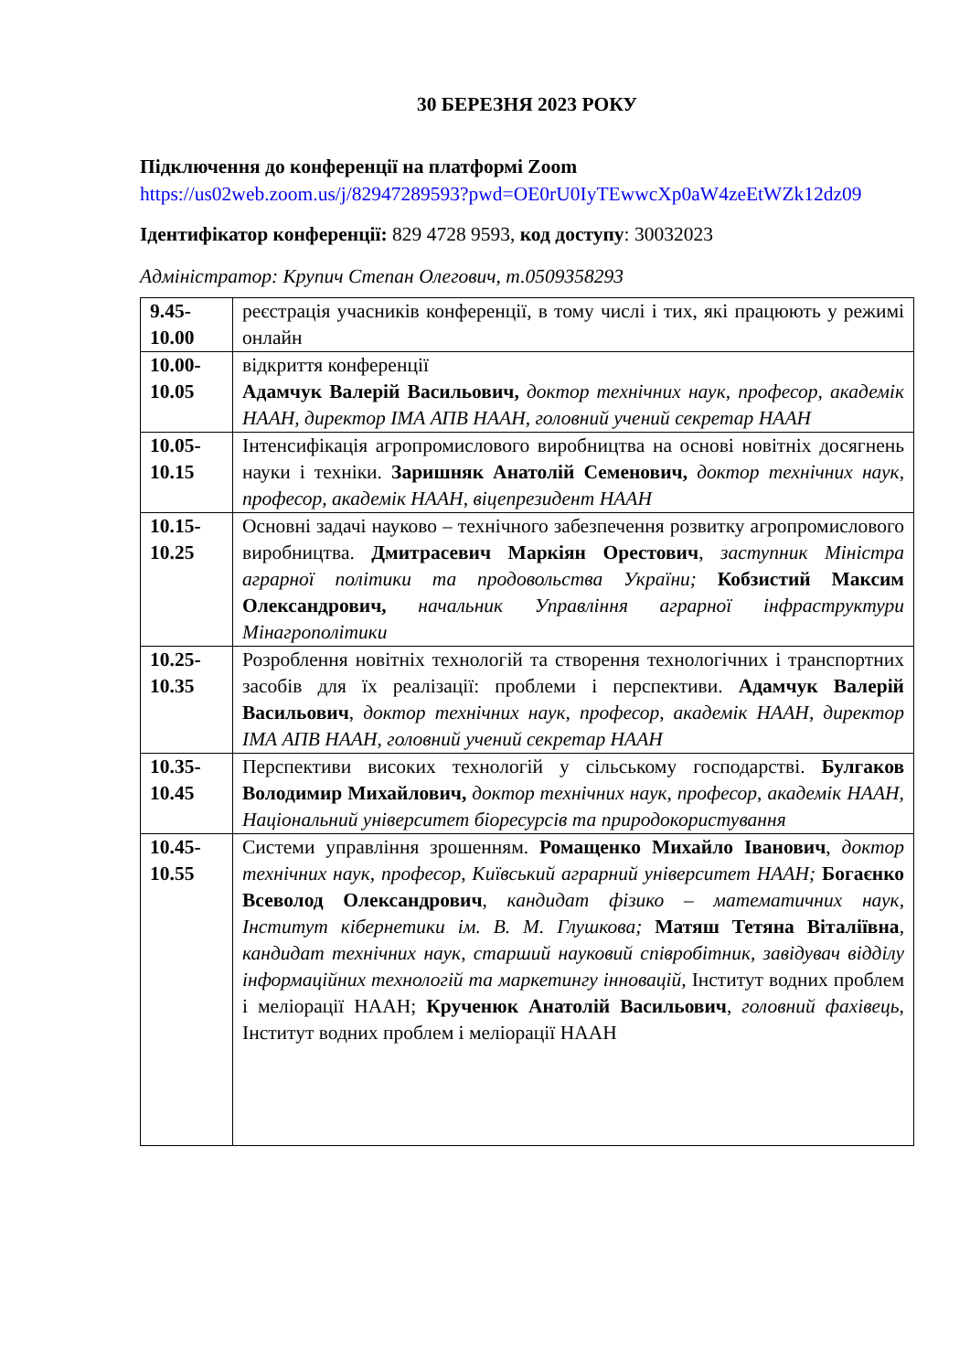30 БЕРЕЗНЯ 2023 РОКУ
Підключення до конференції на платформі Zoom
https://us02web.zoom.us/j/82947289593?pwd=OE0rU0IyTEwwcXp0aW4zeEtWZk12dz09
Ідентифікатор конференції: 829 4728 9593, код доступу: 30032023
Адміністратор: Крупич Степан Олегович, т.0509358293
| 9.45- 10.00 | реєстрація учасників конференції, в тому числі і тих, які працюють у режимі онлайн |
| 10.00- 10.05 | відкриття конференції Адамчук Валерій Васильович, доктор технічних наук, професор, академік НААН, директор ІМА АПВ НААН, головний учений секретар НААН |
| 10.05- 10.15 | Інтенсифікація агропромислового виробництва на основі новітніх досягнень науки і техніки. Заришняк Анатолій Семенович, доктор технічних наук, професор, академік НААН, віцепрезидент НААН |
| 10.15- 10.25 | Основні задачі науково – технічного забезпечення розвитку агропромислового виробництва. Дмитрасевич Маркіян Орестович , заступник Міністра аграрної політики та продовольства України; Кобзистий Максим Олександрович, начальник Управління аграрної інфраструктури Мінагрополітики |
| 10.25- 10.35 | Розроблення новітніх технологій та створення технологічних і транспортних засобів для їх реалізації: проблеми і перспективи. Адамчук Валерій Васильович , доктор технічних наук, професор, академік НААН, директор ІМА АПВ НААН, головний учений секретар НААН |
| 10.35- 10.45 | Перспективи високих технологій у сільському господарстві. Булгаков Володимир Михайлович, доктор технічних наук, професор, академік НААН, Національний університет біоресурсів та природокористування |
| 10.45- 10.55 | Системи управління зрошенням. Ромащенко Михайло Іванович , доктор технічних наук, професор, Київський аграрний університет НААН; Богаєнко Всеволод Олександрович , кандидат фізико – математичних наук, Інститут кібернетики ім. В. М. Глушкова; Матяш Тетяна Віталіївна , кандидат технічних наук, старший науковий співробітник, завідувач відділу інформаційних технологій та маркетингу інновацій, Інститут водних проблем і меліорації НААН; Крученюк Анатолій Васильович , головний фахівець, Інститут водних проблем і меліорації НААН |